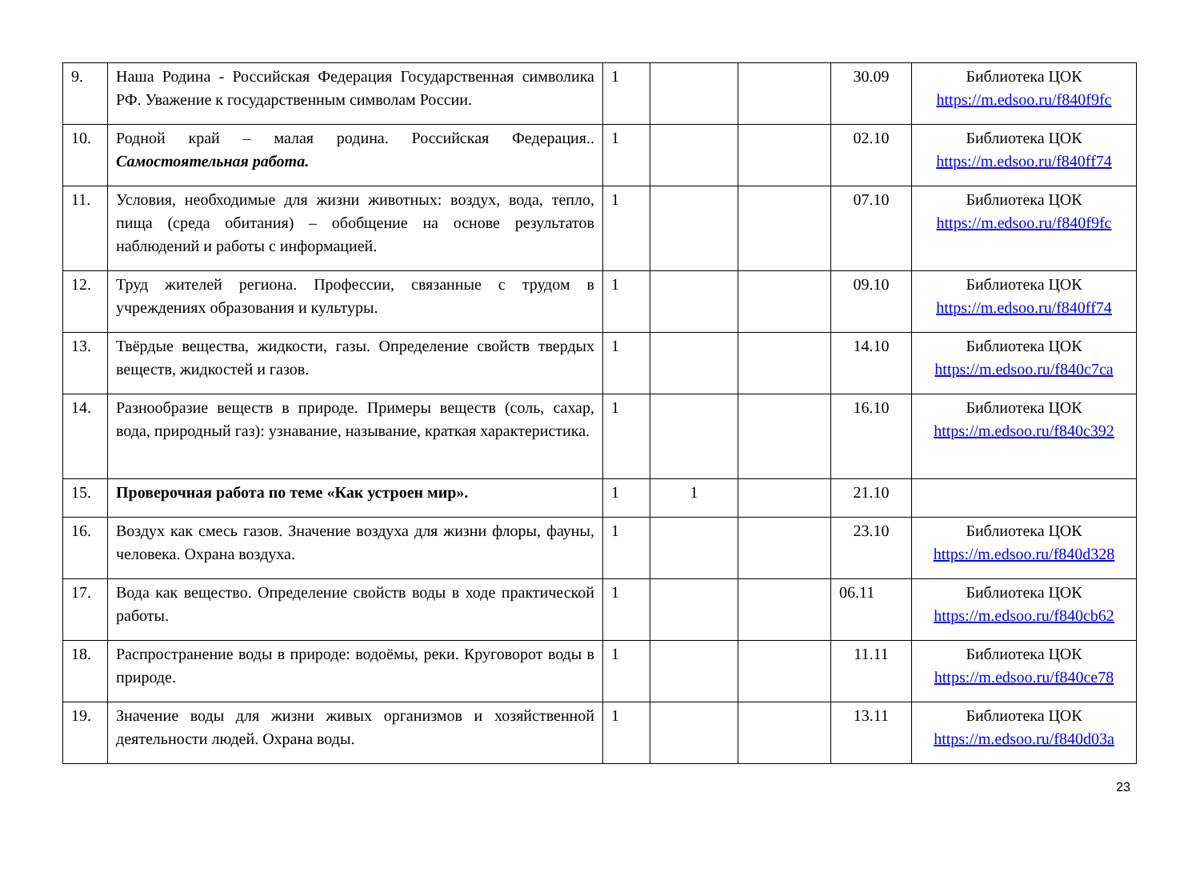| 9. | Наша Родина - Российская Федерация Государственная символика РФ. Уважение к государственным символам России. | 1 | | | 30.09 | Библиотека ЦОК https://m.edsoo.ru/f840f9fc |
| 10. | Родной край – малая родина. Российская Федерация.. Самостоятельная работа. | 1 | | | 02.10 | Библиотека ЦОК https://m.edsoo.ru/f840ff74 |
| 11. | Условия, необходимые для жизни животных: воздух, вода, тепло, пища (среда обитания) – обобщение на основе результатов наблюдений и работы с информацией. | 1 | | | 07.10 | Библиотека ЦОК https://m.edsoo.ru/f840f9fc |
| 12. | Труд жителей региона. Профессии, связанные с трудом в учреждениях образования и культуры. | 1 | | | 09.10 | Библиотека ЦОК https://m.edsoo.ru/f840ff74 |
| 13. | Твёрдые вещества, жидкости, газы. Определение свойств твердых веществ, жидкостей и газов. | 1 | | | 14.10 | Библиотека ЦОК https://m.edsoo.ru/f840c7ca |
| 14. | Разнообразие веществ в природе. Примеры веществ (соль, сахар, вода, природный газ): узнавание, называние, краткая характеристика. | 1 | | | 16.10 | Библиотека ЦОК https://m.edsoo.ru/f840c392 |
| 15. | Проверочная работа по теме «Как устроен мир». | 1 | 1 | | 21.10 | |
| 16. | Воздух как смесь газов. Значение воздуха для жизни флоры, фауны, человека. Охрана воздуха. | 1 | | | 23.10 | Библиотека ЦОК https://m.edsoo.ru/f840d328 |
| 17. | Вода как вещество. Определение свойств воды в ходе практической работы. | 1 | | | 06.11 | Библиотека ЦОК https://m.edsoo.ru/f840cb62 |
| 18. | Распространение воды в природе: водоёмы, реки. Круговорот воды в природе. | 1 | | | 11.11 | Библиотека ЦОК https://m.edsoo.ru/f840ce78 |
| 19. | Значение воды для жизни живых организмов и хозяйственной деятельности людей. Охрана воды. | 1 | | | 13.11 | Библиотека ЦОК https://m.edsoo.ru/f840d03a |
23